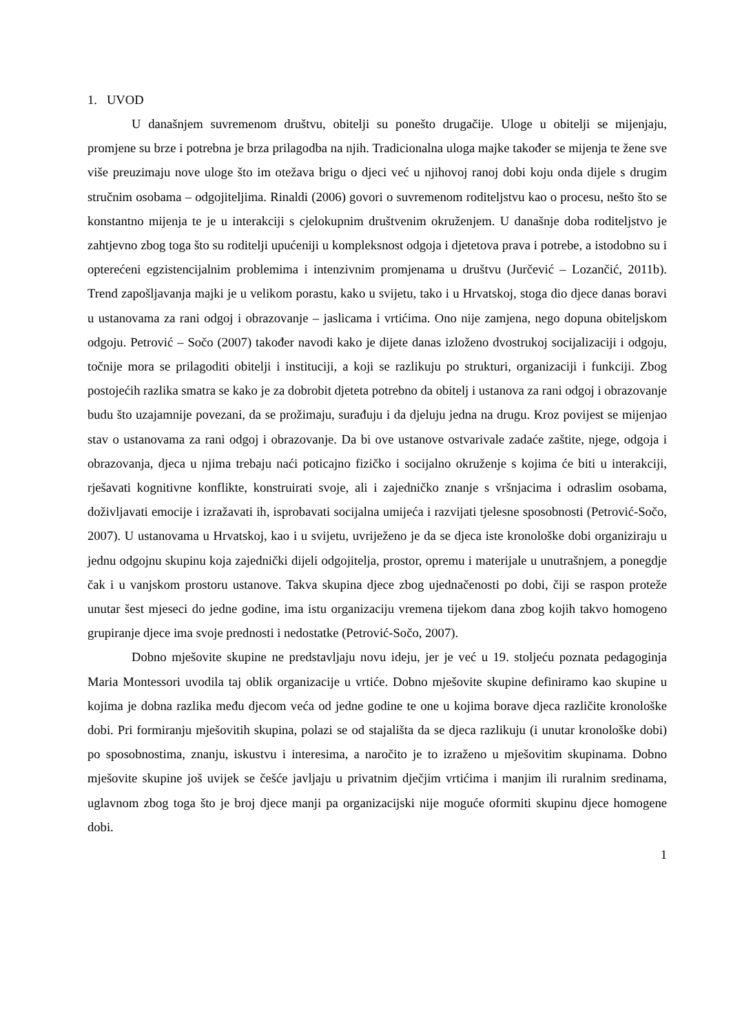1. UVOD
U današnjem suvremenom društvu, obitelji su ponešto drugačije. Uloge u obitelji se mijenjaju, promjene su brze i potrebna je brza prilagodba na njih. Tradicionalna uloga majke također se mijenja te žene sve više preuzimaju nove uloge što im otežava brigu o djeci već u njihovoj ranoj dobi koju onda dijele s drugim stručnim osobama – odgojiteljima. Rinaldi (2006) govori o suvremenom roditeljstvu kao o procesu, nešto što se konstantno mijenja te je u interakciji s cjelokupnim društvenim okruženjem. U današnje doba roditeljstvo je zahtjevno zbog toga što su roditelji upućeniji u kompleksnost odgoja i djetetova prava i potrebe, a istodobno su i opterećeni egzistencijalnim problemima i intenzivnim promjenama u društvu (Jurčević – Lozančić, 2011b). Trend zapošljavanja majki je u velikom porastu, kako u svijetu, tako i u Hrvatskoj, stoga dio djece danas boravi u ustanovama za rani odgoj i obrazovanje – jaslicama i vrtićima. Ono nije zamjena, nego dopuna obiteljskom odgoju. Petrović – Sočo (2007) također navodi kako je dijete danas izloženo dvostrukoj socijalizaciji i odgoju, točnije mora se prilagoditi obitelji i instituciji, a koji se razlikuju po strukturi, organizaciji i funkciji. Zbog postojećih razlika smatra se kako je za dobrobit djeteta potrebno da obitelj i ustanova za rani odgoj i obrazovanje budu što uzajamnije povezani, da se prožimaju, surađuju i da djeluju jedna na drugu. Kroz povijest se mijenjao stav o ustanovama za rani odgoj i obrazovanje. Da bi ove ustanove ostvarivale zadaće zaštite, njege, odgoja i obrazovanja, djeca u njima trebaju naći poticajno fizičko i socijalno okruženje s kojima će biti u interakciji, rješavati kognitivne konflikte, konstruirati svoje, ali i zajedničko znanje s vršnjacima i odraslim osobama, doživljavati emocije i izražavati ih, isprobavati socijalna umijeća i razvijati tjelesne sposobnosti (Petrović-Sočo, 2007). U ustanovama u Hrvatskoj, kao i u svijetu, uvriježeno je da se djeca iste kronološke dobi organiziraju u jednu odgojnu skupinu koja zajednički dijeli odgojitelja, prostor, opremu i materijale u unutrašnjem, a ponegdje čak i u vanjskom prostoru ustanove. Takva skupina djece zbog ujednačenosti po dobi, čiji se raspon proteže unutar šest mjeseci do jedne godine, ima istu organizaciju vremena tijekom dana zbog kojih takvo homogeno grupiranje djece ima svoje prednosti i nedostatke (Petrović-Sočo, 2007).
Dobno mješovite skupine ne predstavljaju novu ideju, jer je već u 19. stoljeću poznata pedagoginja Maria Montessori uvodila taj oblik organizacije u vrtiće. Dobno mješovite skupine definiramo kao skupine u kojima je dobna razlika među djecom veća od jedne godine te one u kojima borave djeca različite kronološke dobi. Pri formiranju mješovitih skupina, polazi se od stajališta da se djeca razlikuju (i unutar kronološke dobi) po sposobnostima, znanju, iskustvu i interesima, a naročito je to izraženo u mješovitim skupinama. Dobno mješovite skupine još uvijek se češće javljaju u privatnim dječjim vrtićima i manjim ili ruralnim sredinama, uglavnom zbog toga što je broj djece manji pa organizacijski nije moguće oformiti skupinu djece homogene dobi.
1